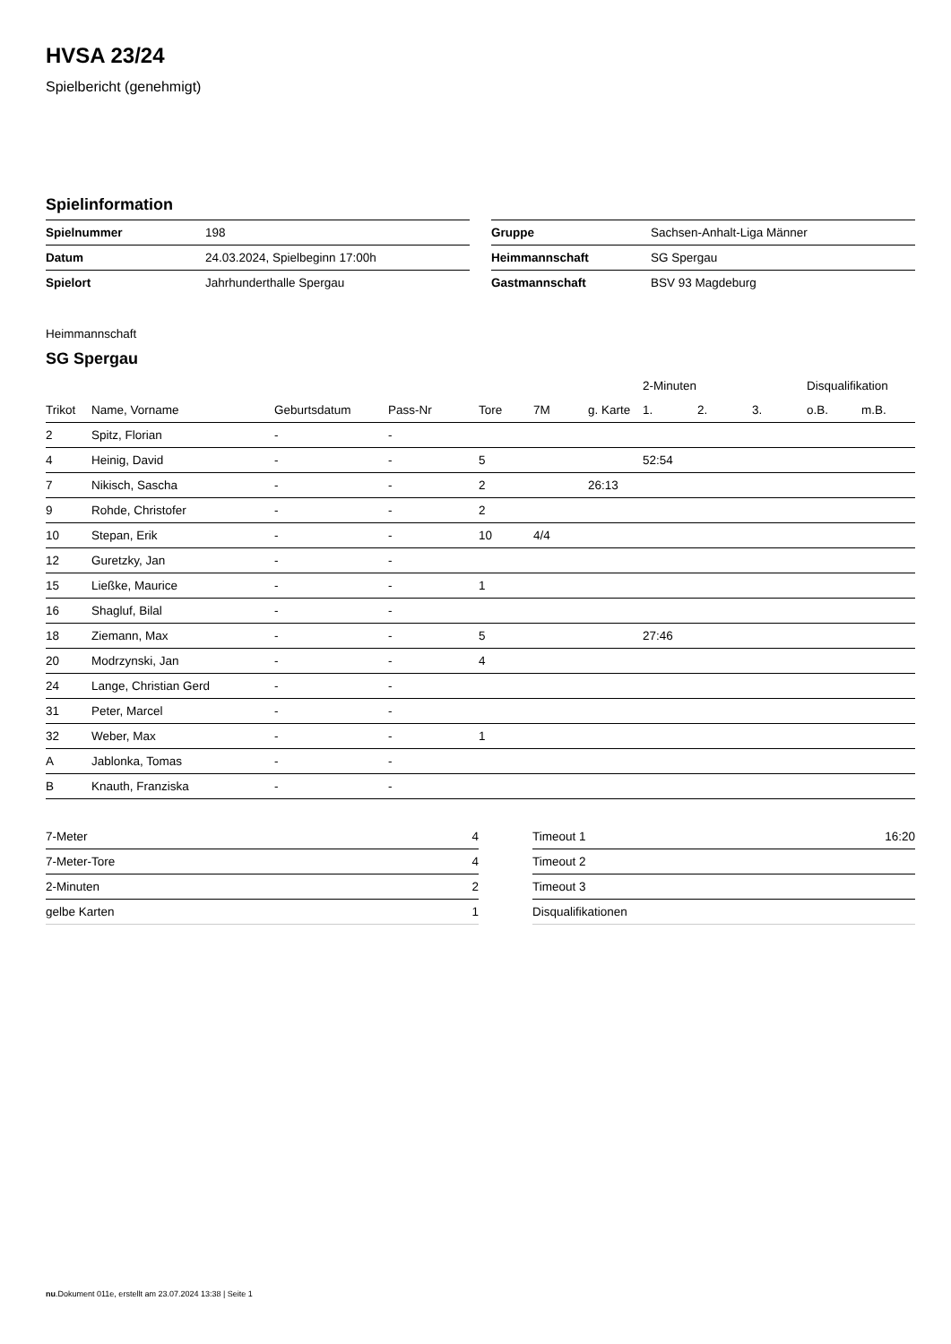HVSA 23/24
Spielbericht (genehmigt)
Spielinformation
| Spielnummer | 198 |
| Datum | 24.03.2024, Spielbeginn 17:00h |
| Spielort | Jahrhunderthalle Spergau |
| Gruppe | Sachsen-Anhalt-Liga Männer |
| Heimmannschaft | SG Spergau |
| Gastmannschaft | BSV 93 Magdeburg |
Heimmannschaft
SG Spergau
| | | | | | | | 2-Minuten | | | Disqualifikation | |
| --- | --- | --- | --- | --- | --- | --- | --- | --- | --- | --- | --- |
| Trikot | Name, Vorname | Geburtsdatum | Pass-Nr | Tore | 7M | g. Karte | 1. | 2. | 3. | o.B. | m.B. |
| 2 | Spitz, Florian | - | - | | | | | | | | |
| 4 | Heinig, David | - | - | 5 | | | 52:54 | | | | |
| 7 | Nikisch, Sascha | - | - | 2 | | 26:13 | | | | | |
| 9 | Rohde, Christofer | - | - | 2 | | | | | | | |
| 10 | Stepan, Erik | - | - | 10 | 4/4 | | | | | | |
| 12 | Guretzky, Jan | - | - | | | | | | | | |
| 15 | Ließke, Maurice | - | - | 1 | | | | | | | |
| 16 | Shagluf, Bilal | - | - | | | | | | | | |
| 18 | Ziemann, Max | - | - | 5 | | | 27:46 | | | | |
| 20 | Modrzynski, Jan | - | - | 4 | | | | | | | |
| 24 | Lange, Christian Gerd | - | - | | | | | | | | |
| 31 | Peter, Marcel | - | - | | | | | | | | |
| 32 | Weber, Max | - | - | 1 | | | | | | | |
| A | Jablonka, Tomas | - | - | | | | | | | | |
| B | Knauth, Franziska | - | - | | | | | | | | |
| 7-Meter | 4 |
| 7-Meter-Tore | 4 |
| 2-Minuten | 2 |
| gelbe Karten | 1 |
| Timeout 1 | 16:20 |
| Timeout 2 | |
| Timeout 3 | |
| Disqualifikationen | |
nu.Dokument 011e, erstellt am 23.07.2024 13:38 | Seite 1